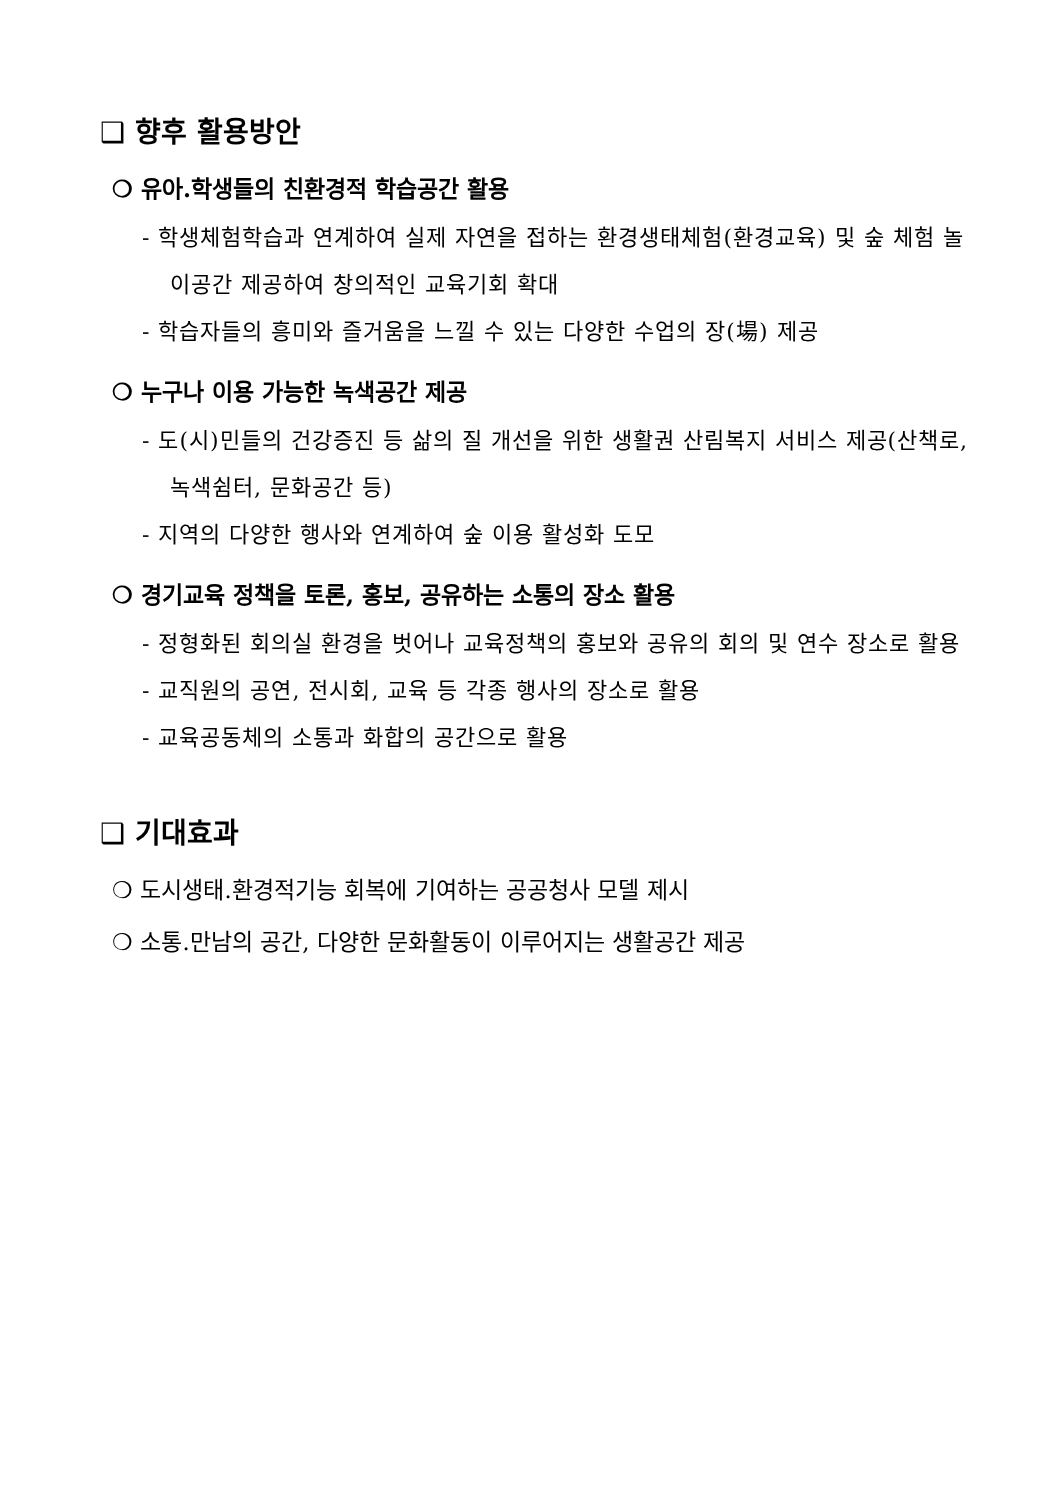❑ 향후 활용방안
❍ 유아․학생들의 친환경적 학습공간 활용
- 학생체험학습과 연계하여 실제 자연을 접하는 환경생태체험(환경교육) 및 숲 체험 놀이공간 제공하여 창의적인 교육기회 확대
- 학습자들의 흥미와 즐거움을 느낄 수 있는 다양한 수업의 장(場) 제공
❍ 누구나 이용 가능한 녹색공간 제공
- 도(시)민들의 건강증진 등 삶의 질 개선을 위한 생활권 산림복지 서비스 제공(산책로, 녹색쉼터, 문화공간 등)
- 지역의 다양한 행사와 연계하여 숲 이용 활성화 도모
❍ 경기교육 정책을 토론, 홍보, 공유하는 소통의 장소 활용
- 정형화된 회의실 환경을 벗어나 교육정책의 홍보와 공유의 회의 및 연수 장소로 활용
- 교직원의 공연, 전시회, 교육 등 각종 행사의 장소로 활용
- 교육공동체의 소통과 화합의 공간으로 활용
❑ 기대효과
❍ 도시생태․환경적기능 회복에 기여하는 공공청사 모델 제시
❍ 소통․만남의 공간, 다양한 문화활동이 이루어지는 생활공간 제공